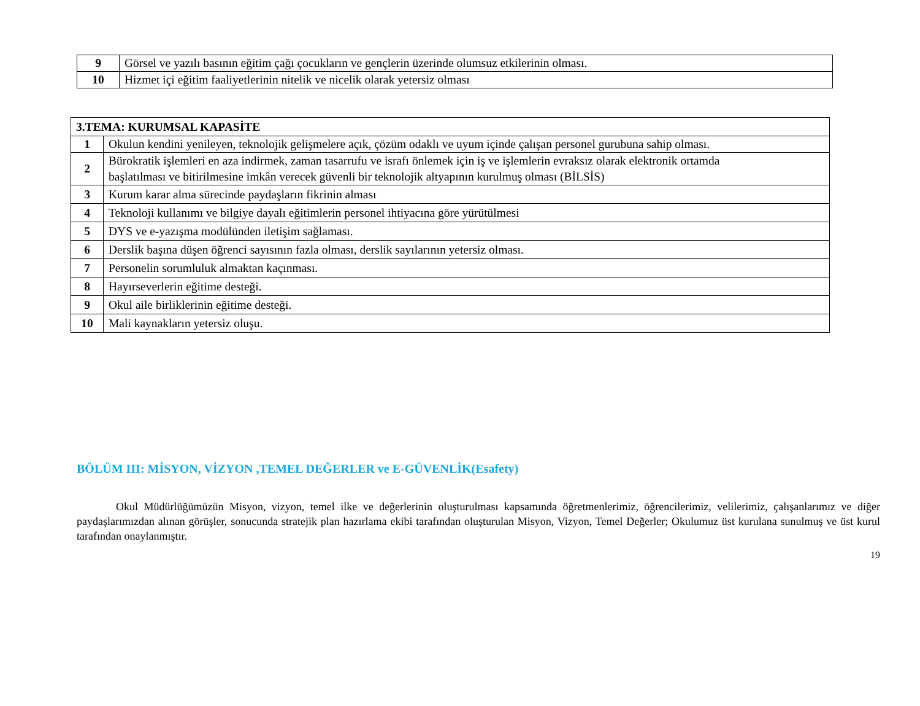| 9 | Görsel ve yazılı basının eğitim çağı çocukların ve gençlerin üzerinde olumsuz etkilerinin olması. |
| 10 | Hizmet içi eğitim faaliyetlerinin nitelik ve nicelik olarak yetersiz olması |
| 3.TEMA: KURUMSAL KAPASİTE | |
| 1 | Okulun kendini yenileyen, teknolojik gelişmelere açık, çözüm odaklı ve uyum içinde çalışan personel gurubuna sahip olması. |
| 2 | Bürokratik işlemleri en aza indirmek, zaman tasarrufu ve israfı önlemek için iş ve işlemlerin evraksız olarak elektronik ortamda başlatılması ve bitirilmesine imkân verecek güvenli bir teknolojik altyapının kurulmuş olması (BİLSİS) |
| 3 | Kurum karar alma sürecinde paydaşların fikrinin alması |
| 4 | Teknoloji kullanımı ve bilgiye dayalı eğitimlerin personel ihtiyacına göre yürütülmesi |
| 5 | DYS ve e-yazışma modülünden iletişim sağlaması. |
| 6 | Derslik başına düşen öğrenci sayısının fazla olması, derslik sayılarının yetersiz olması. |
| 7 | Personelin sorumluluk almaktan kaçınması. |
| 8 | Hayırseverlerin eğitime desteği. |
| 9 | Okul aile birliklerinin eğitime desteği. |
| 10 | Mali kaynakların yetersiz oluşu. |
BÖLÜM III: MİSYON, VİZYON ,TEMEL DEĞERLER ve E-GÜVENLİK(Esafety)
Okul Müdürlüğümüzün Misyon, vizyon, temel ilke ve değerlerinin oluşturulması kapsamında öğretmenlerimiz, öğrencilerimiz, velilerimiz, çalışanlarımız ve diğer paydaşlarımızdan alınan görüşler, sonucunda stratejik plan hazırlama ekibi tarafından oluşturulan Misyon, Vizyon, Temel Değerler; Okulumuz üst kurulana sunulmuş ve üst kurul tarafından onaylanmıştır.
19